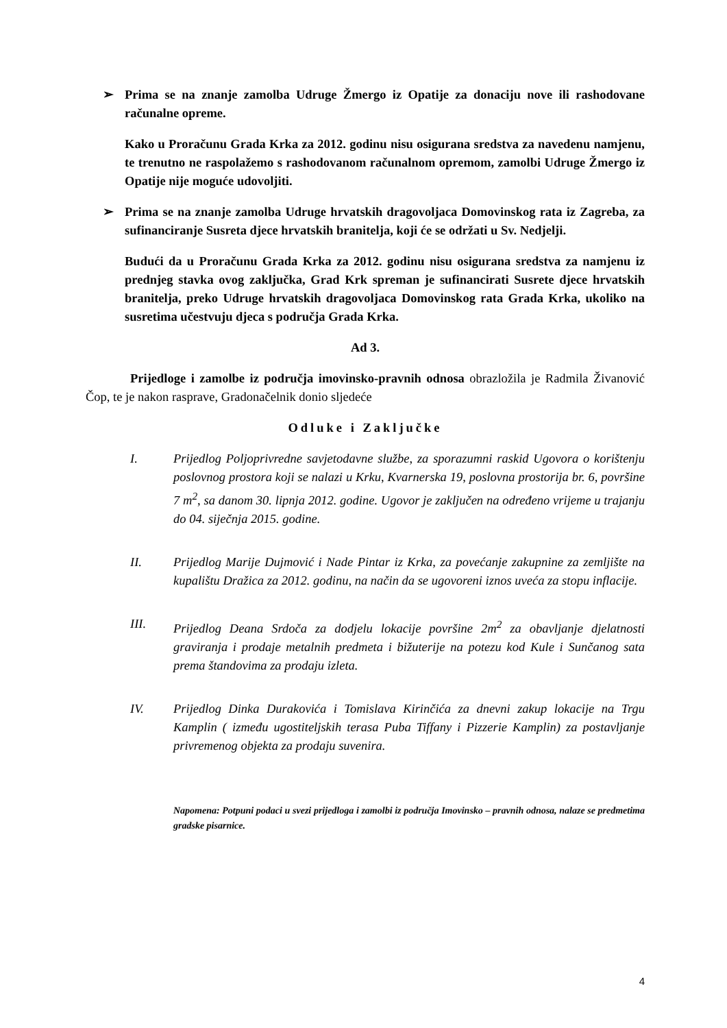➢ Prima se na znanje zamolba Udruge Žmergo iz Opatije za donaciju nove ili rashodovane računalne opreme.
Kako u Proračunu Grada Krka za 2012. godinu nisu osigurana sredstva za navedenu namjenu, te trenutno ne raspolažemo s rashodovanom računalnom opremom, zamolbi Udruge Žmergo iz Opatije nije moguće udovoljiti.
➢ Prima se na znanje zamolba Udruge hrvatskih dragovoljaca Domovinskog rata iz Zagreba, za sufinanciranje Susreta djece hrvatskih branitelja, koji će se održati u Sv. Nedjelji.
Budući da u Proračunu Grada Krka za 2012. godinu nisu osigurana sredstva za namjenu iz prednjeg stavka ovog zaključka, Grad Krk spreman je sufinancirati Susrete djece hrvatskih branitelja, preko Udruge hrvatskih dragovoljaca Domovinskog rata Grada Krka, ukoliko na susretima učestvuju djeca s područja Grada Krka.
Ad 3.
Prijedloge i zamolbe iz područja imovinsko-pravnih odnosa obrazložila je Radmila Živanović Čop, te je nakon rasprave, Gradonačelnik donio sljedeće
Odluke i Zaključke
I. Prijedlog Poljoprivredne savjetodavne službe, za sporazumni raskid Ugovora o korištenju poslovnog prostora koji se nalazi u Krku, Kvarnerska 19, poslovna prostorija br. 6, površine 7 m<sup>2</sup>, sa danom 30. lipnja 2012. godine. Ugovor je zaključen na određeno vrijeme u trajanju do 04. siječnja 2015. godine.
II. Prijedlog Marije Dujmović i Nade Pintar iz Krka, za povećanje zakupnine za zemljište na kupalištu Dražica za 2012. godinu, na način da se ugovoreni iznos uveća za stopu inflacije.
III. Prijedlog Deana Srdoča za dodjelu lokacije površine 2m<sup>2</sup> za obavljanje djelatnosti graviranja i prodaje metalnih predmeta i bižuterije na potezu kod Kule i Sunčanog sata prema štandovima za prodaju izleta.
IV. Prijedlog Dinka Durakovića i Tomislava Kirinčića za dnevni zakup lokacije na Trgu Kamplin ( između ugostiteljskih terasa Puba Tiffany i Pizzerie Kamplin) za postavljanje privremenog objekta za prodaju suvenira.
Napomena: Potpuni podaci u svezi prijedloga i zamolbi iz područja Imovinsko – pravnih odnosa, nalaze se predmetima gradske pisarnice.
4